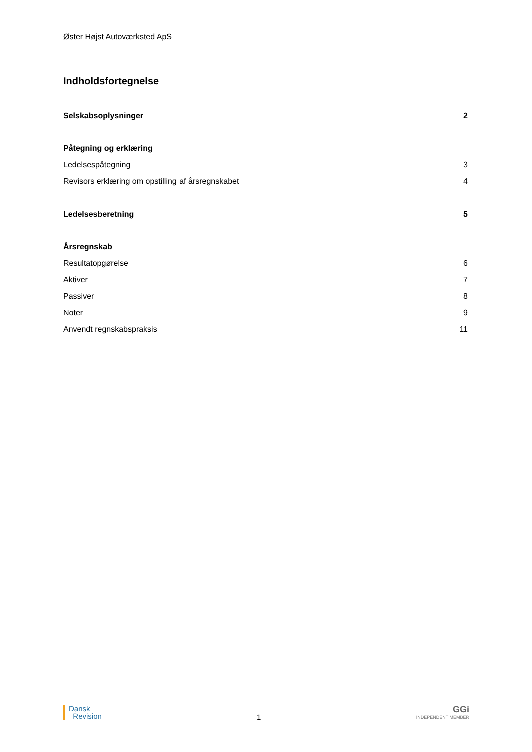Øster Højst Autoværksted ApS
Indholdsfortegnelse
Selskabsoplysninger 2
Påtegning og erklæring
Ledelsespåtegning 3
Revisors erklæring om opstilling af årsregnskabet 4
Ledelsesberetning 5
Årsregnskab
Resultatopgørelse 6
Aktiver 7
Passiver 8
Noter 9
Anvendt regnskabspraksis 11
Dansk
Revision
1
GGi
INDEPENDENT MEMBER